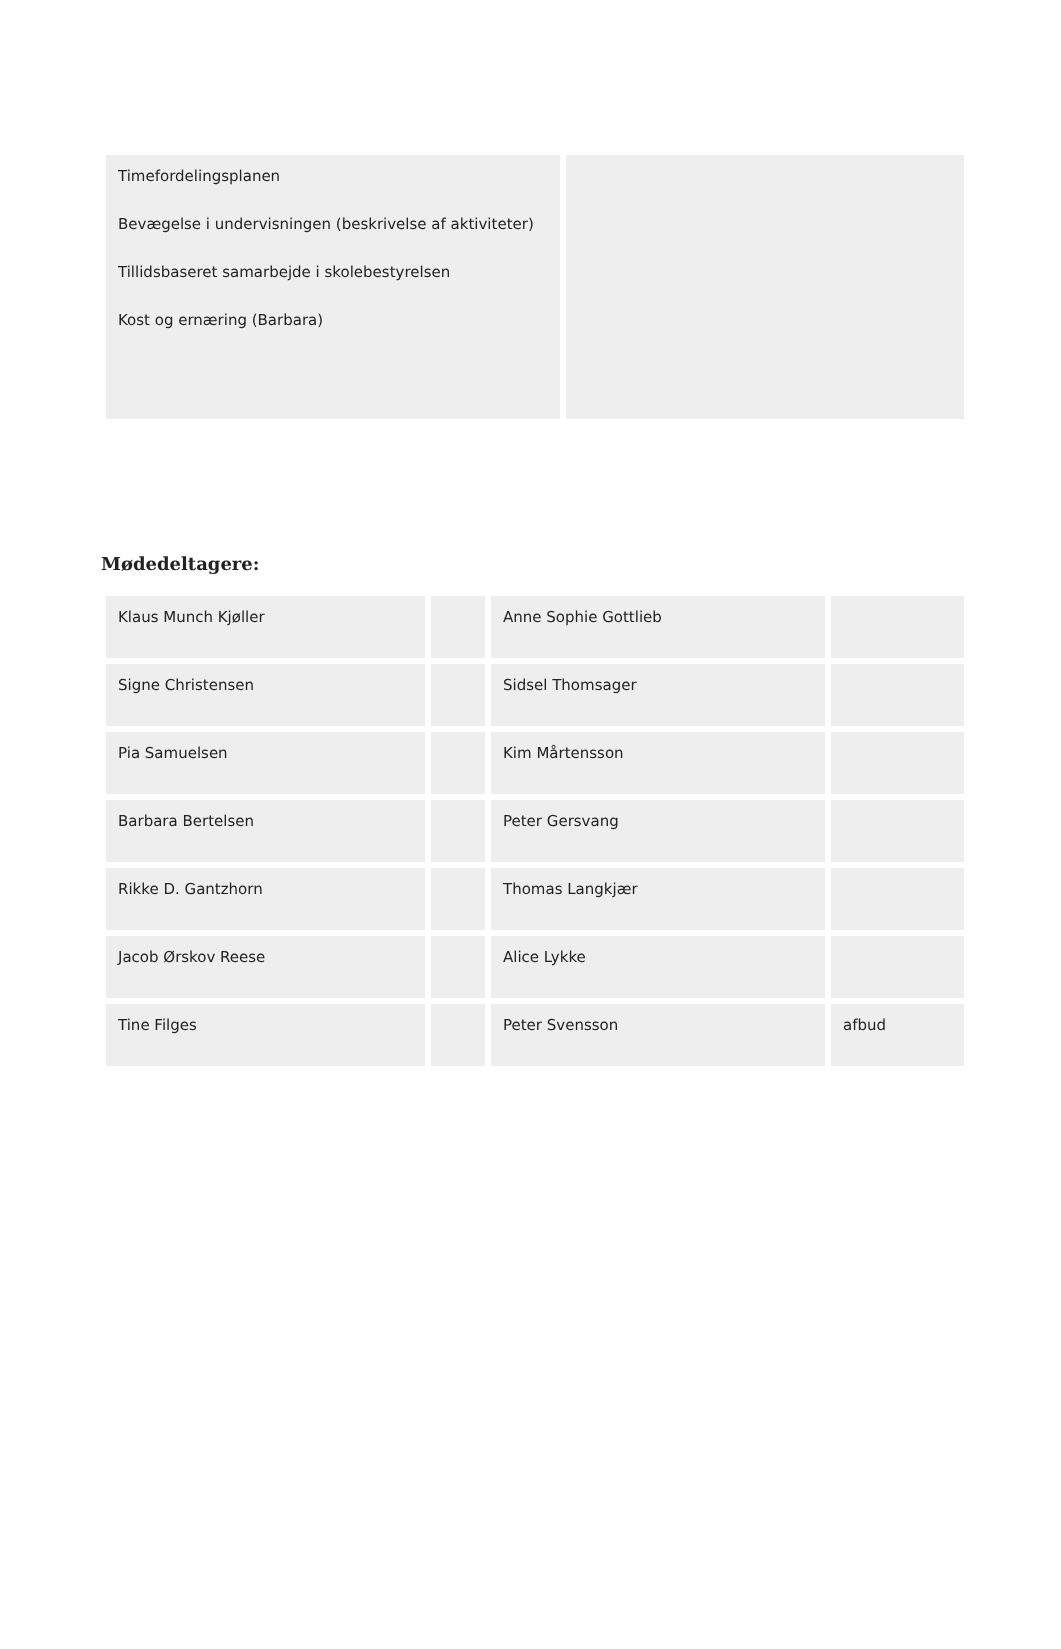| Timefordelingsplanen Bevægelse i undervisningen (beskrivelse af aktiviteter) Tillidsbaseret samarbejde i skolebestyrelsen Kost og ernæring (Barbara) | |
Mødedeltagere:
| Klaus Munch Kjøller | | Anne Sophie Gottlieb | |
| Signe Christensen | | Sidsel Thomsager | |
| Pia Samuelsen | | Kim Mårtensson | |
| Barbara Bertelsen | | Peter Gersvang | |
| Rikke D. Gantzhorn | | Thomas Langkjær | |
| Jacob Ørskov Reese | | Alice Lykke | |
| Tine Filges | | Peter Svensson | afbud |